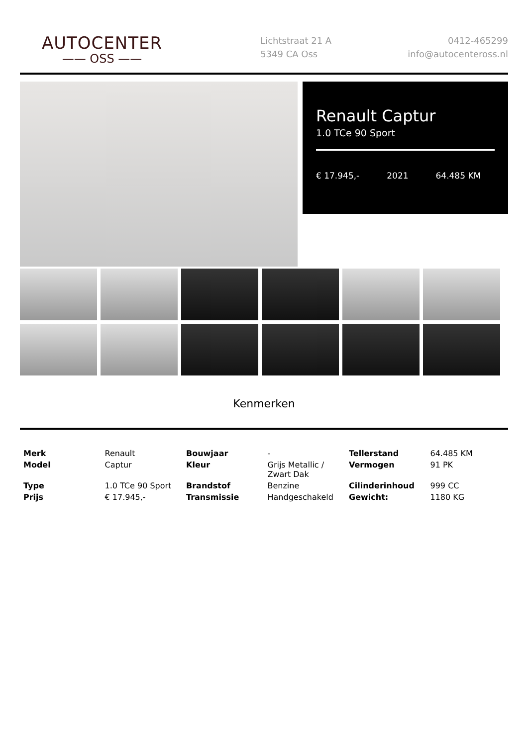AUTOCENTER
—— OSS ——
Lichtstraat 21 A
5349 CA Oss
0412-465299
info@autocenteross.nl
Renault Captur
1.0 TCe 90 Sport
€ 17.945,- 2021 64.485 KM
Kenmerken
| Merk | Renault | Bouwjaar | - | Tellerstand | 64.485 KM |
| Model | Captur | Kleur | Grijs Metallic / Zwart Dak | Vermogen | 91 PK |
| Type | 1.0 TCe 90 Sport | Brandstof | Benzine | Cilinderinhoud | 999 CC |
| Prijs | € 17.945,- | Transmissie | Handgeschakeld | Gewicht: | 1180 KG |